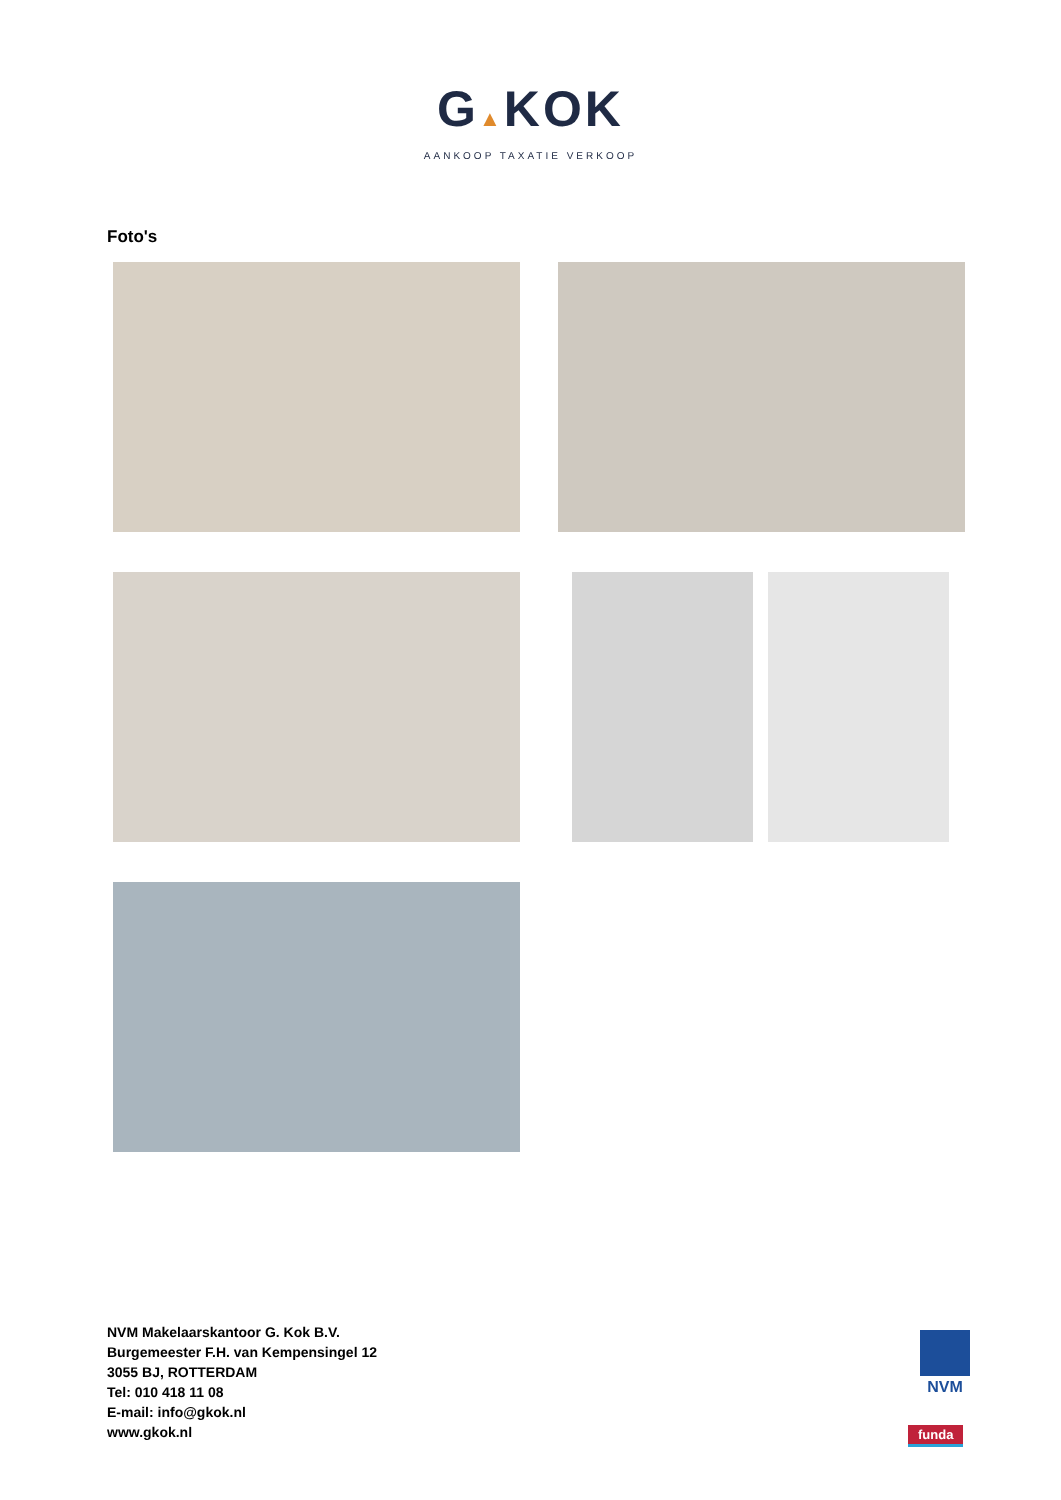G▲KOK
AANKOOP TAXATIE VERKOOP
Foto's
NVM Makelaarskantoor G. Kok B.V.
Burgemeester F.H. van Kempensingel 12
3055 BJ, ROTTERDAM
Tel: 010 418 11 08
E-mail: info@gkok.nl
www.gkok.nl
NVM
funda